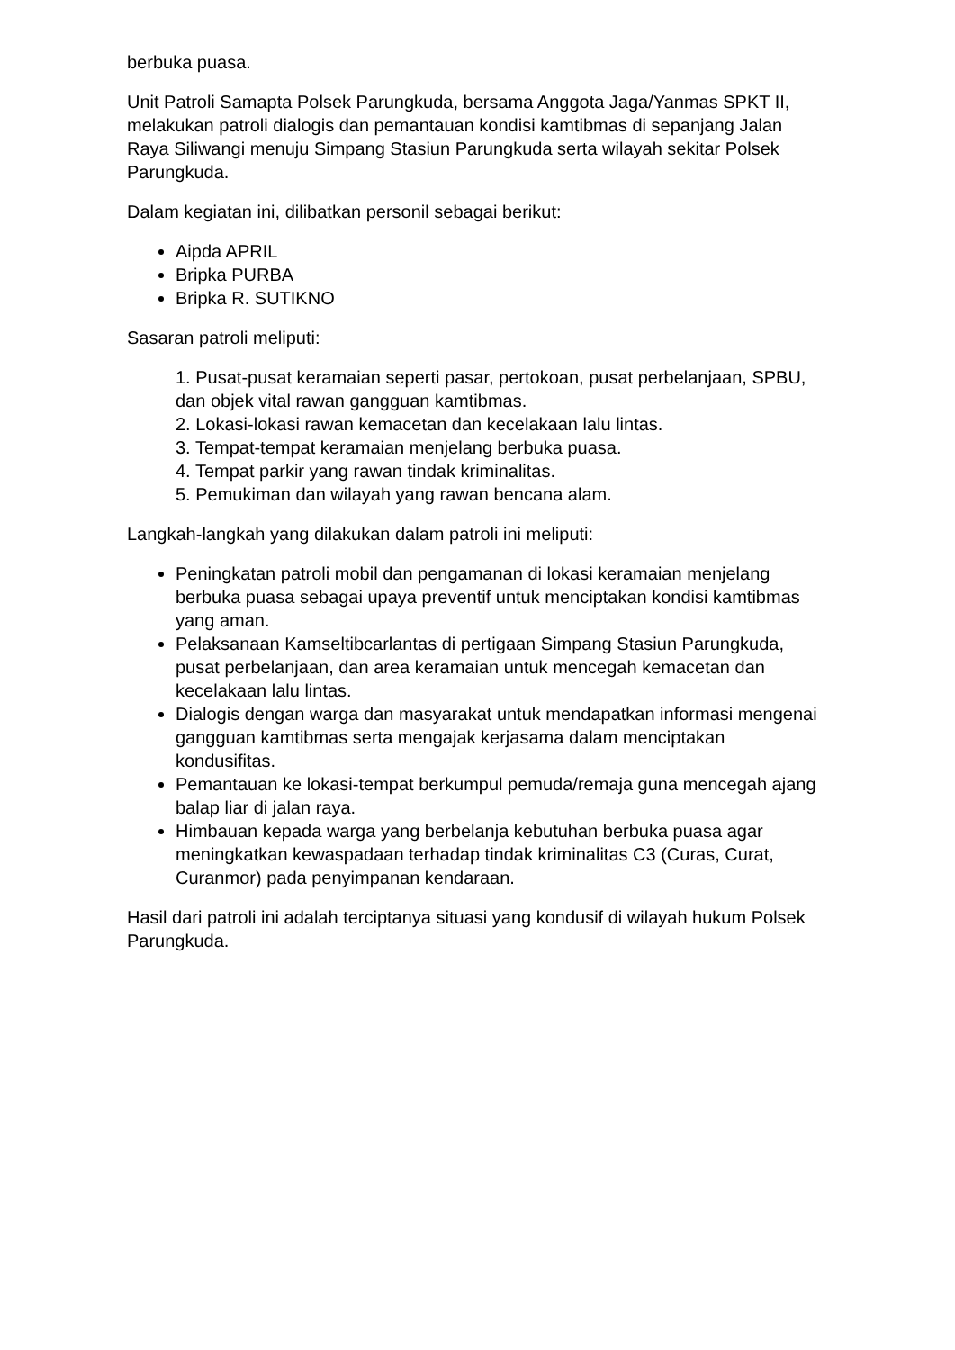berbuka puasa.
Unit Patroli Samapta Polsek Parungkuda, bersama Anggota Jaga/Yanmas SPKT II, melakukan patroli dialogis dan pemantauan kondisi kamtibmas di sepanjang Jalan Raya Siliwangi menuju Simpang Stasiun Parungkuda serta wilayah sekitar Polsek Parungkuda.
Dalam kegiatan ini, dilibatkan personil sebagai berikut:
Aipda APRIL
Bripka PURBA
Bripka R. SUTIKNO
Sasaran patroli meliputi:
1. Pusat-pusat keramaian seperti pasar, pertokoan, pusat perbelanjaan, SPBU, dan objek vital rawan gangguan kamtibmas.
2. Lokasi-lokasi rawan kemacetan dan kecelakaan lalu lintas.
3. Tempat-tempat keramaian menjelang berbuka puasa.
4. Tempat parkir yang rawan tindak kriminalitas.
5. Pemukiman dan wilayah yang rawan bencana alam.
Langkah-langkah yang dilakukan dalam patroli ini meliputi:
Peningkatan patroli mobil dan pengamanan di lokasi keramaian menjelang berbuka puasa sebagai upaya preventif untuk menciptakan kondisi kamtibmas yang aman.
Pelaksanaan Kamseltibcarlantas di pertigaan Simpang Stasiun Parungkuda, pusat perbelanjaan, dan area keramaian untuk mencegah kemacetan dan kecelakaan lalu lintas.
Dialogis dengan warga dan masyarakat untuk mendapatkan informasi mengenai gangguan kamtibmas serta mengajak kerjasama dalam menciptakan kondusifitas.
Pemantauan ke lokasi-tempat berkumpul pemuda/remaja guna mencegah ajang balap liar di jalan raya.
Himbauan kepada warga yang berbelanja kebutuhan berbuka puasa agar meningkatkan kewaspadaan terhadap tindak kriminalitas C3 (Curas, Curat, Curanmor) pada penyimpanan kendaraan.
Hasil dari patroli ini adalah terciptanya situasi yang kondusif di wilayah hukum Polsek Parungkuda.